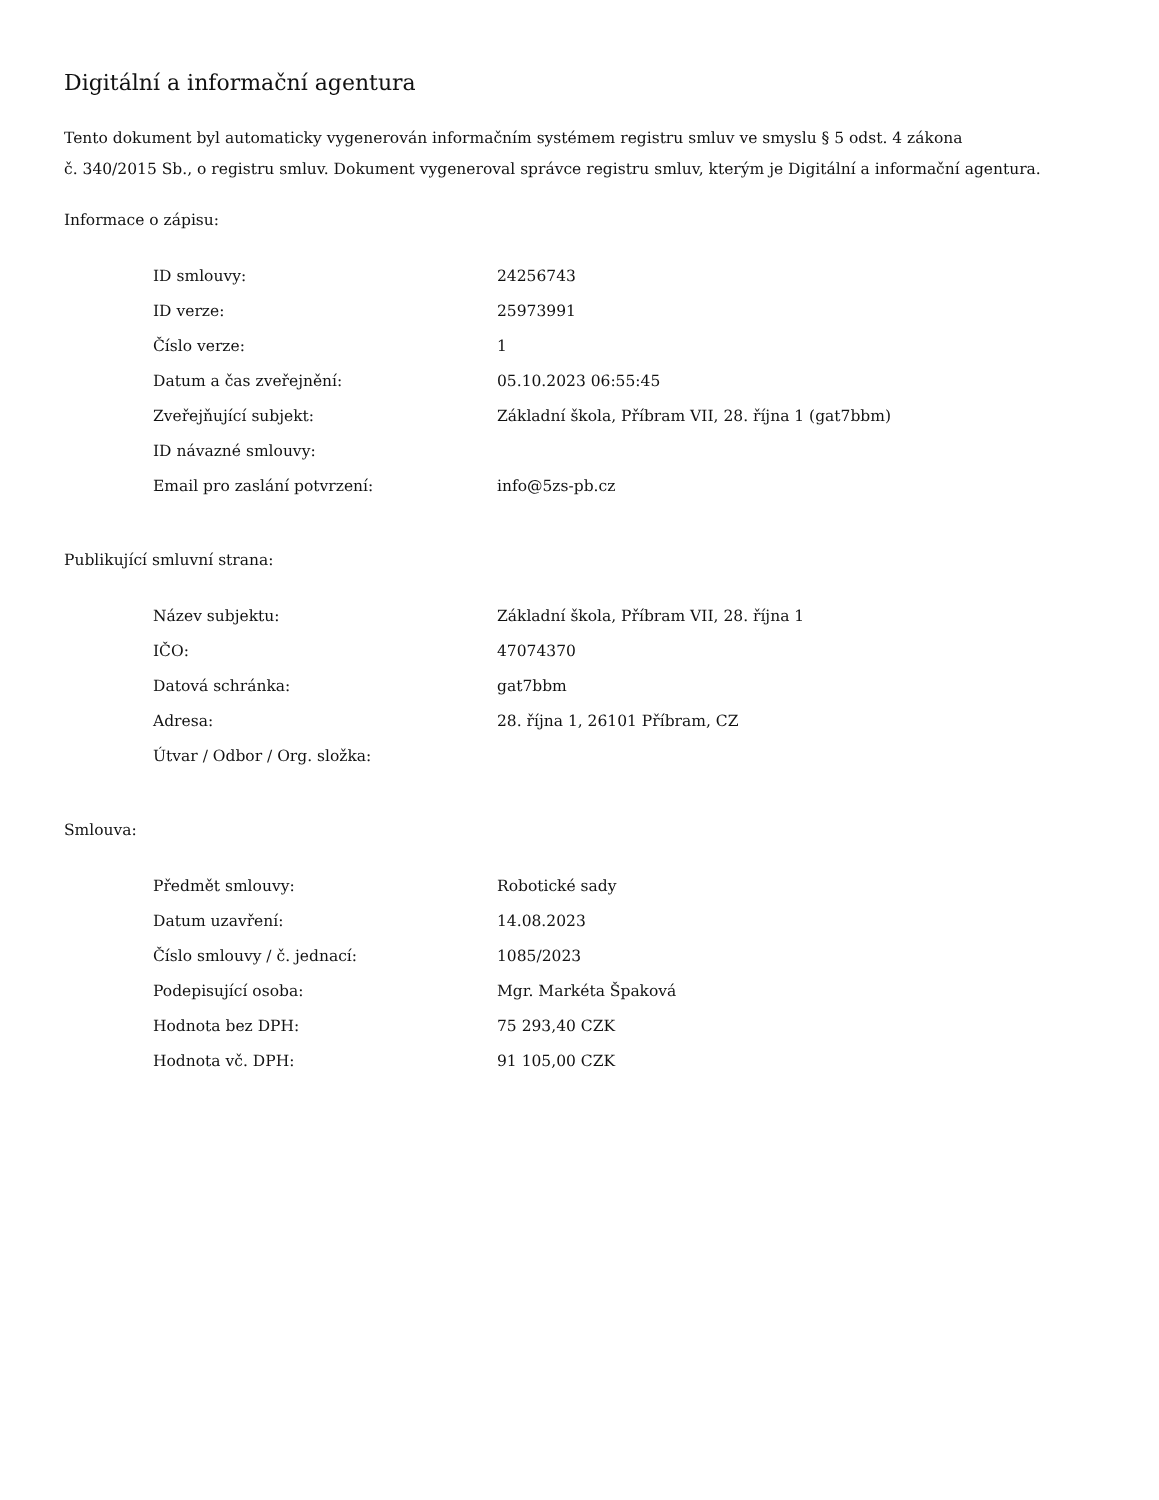Digitální a informační agentura
Tento dokument byl automaticky vygenerován informačním systémem registru smluv ve smyslu § 5 odst. 4 zákona
č. 340/2015 Sb., o registru smluv. Dokument vygeneroval správce registru smluv, kterým je Digitální a informační agentura.
Informace o zápisu:
| ID smlouvy: | 24256743 |
| ID verze: | 25973991 |
| Číslo verze: | 1 |
| Datum a čas zveřejnění: | 05.10.2023 06:55:45 |
| Zveřejňující subjekt: | Základní škola, Příbram VII, 28. října 1 (gat7bbm) |
| ID návazné smlouvy: | |
| Email pro zaslání potvrzení: | info@5zs-pb.cz |
Publikující smluvní strana:
| Název subjektu: | Základní škola, Příbram VII, 28. října 1 |
| IČO: | 47074370 |
| Datová schránka: | gat7bbm |
| Adresa: | 28. října 1, 26101 Příbram, CZ |
| Útvar / Odbor / Org. složka: | |
Smlouva:
| Předmět smlouvy: | Robotické sady |
| Datum uzavření: | 14.08.2023 |
| Číslo smlouvy / č. jednací: | 1085/2023 |
| Podepisující osoba: | Mgr. Markéta Špaková |
| Hodnota bez DPH: | 75 293,40 CZK |
| Hodnota vč. DPH: | 91 105,00 CZK |